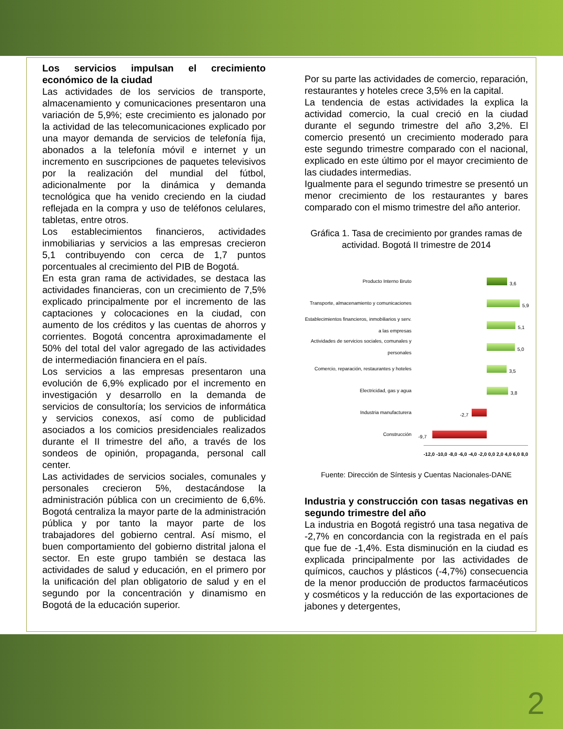Los servicios impulsan el crecimiento económico de la ciudad
Las actividades de los servicios de transporte, almacenamiento y comunicaciones presentaron una variación de 5,9%; este crecimiento es jalonado por la actividad de las telecomunicaciones explicado por una mayor demanda de servicios de telefonía fija, abonados a la telefonía móvil e internet y un incremento en suscripciones de paquetes televisivos por la realización del mundial del fútbol, adicionalmente por la dinámica y demanda tecnológica que ha venido creciendo en la ciudad reflejada en la compra y uso de teléfonos celulares, tabletas, entre otros.
Los establecimientos financieros, actividades inmobiliarias y servicios a las empresas crecieron 5,1 contribuyendo con cerca de 1,7 puntos porcentuales al crecimiento del PIB de Bogotá.
En esta gran rama de actividades, se destaca las actividades financieras, con un crecimiento de 7,5% explicado principalmente por el incremento de las captaciones y colocaciones en la ciudad, con aumento de los créditos y las cuentas de ahorros y corrientes. Bogotá concentra aproximadamente el 50% del total del valor agregado de las actividades de intermediación financiera en el país.
Los servicios a las empresas presentaron una evolución de 6,9% explicado por el incremento en investigación y desarrollo en la demanda de servicios de consultoría; los servicios de informática y servicios conexos, así como de publicidad asociados a los comicios presidenciales realizados durante el II trimestre del año, a través de los sondeos de opinión, propaganda, personal call center.
Las actividades de servicios sociales, comunales y personales crecieron 5%, destacándose la administración pública con un crecimiento de 6,6%. Bogotá centraliza la mayor parte de la administración pública y por tanto la mayor parte de los trabajadores del gobierno central. Así mismo, el buen comportamiento del gobierno distrital jalona el sector. En este grupo también se destaca las actividades de salud y educación, en el primero por la unificación del plan obligatorio de salud y en el segundo por la concentración y dinamismo en Bogotá de la educación superior.
Por su parte las actividades de comercio, reparación, restaurantes y hoteles crece 3,5% en la capital.
La tendencia de estas actividades la explica la actividad comercio, la cual creció en la ciudad durante el segundo trimestre del año 3,2%. El comercio presentó un crecimiento moderado para este segundo trimestre comparado con el nacional, explicado en este último por el mayor crecimiento de las ciudades intermedias.
Igualmente para el segundo trimestre se presentó un menor crecimiento de los restaurantes y bares comparado con el mismo trimestre del año anterior.
Gráfica 1. Tasa de crecimiento por grandes ramas de actividad. Bogotá II trimestre de 2014
Producto Interno Bruto
3,6
Transporte, almacenamiento y comunicaciones
5,9
Establecimientos financieros, inmobiliarios y serv. a las empresas
5,1
Actividades de servicios sociales, comunales y personales
5,0
Comercio, reparación, restaurantes y hoteles
3,5
Electricidad, gas y agua
3,8
Industria manufacturera
-2,7
Construcción
-9,7
-12,0 -10,0 -8,0 -6,0 -4,0 -2,0 0,0 2,0 4,0 6,0 8,0
Fuente: Dirección de Síntesis y Cuentas Nacionales-DANE
Industria y construcción con tasas negativas en segundo trimestre del año
La industria en Bogotá registró una tasa negativa de -2,7% en concordancia con la registrada en el país que fue de -1,4%. Esta disminución en la ciudad es explicada principalmente por las actividades de químicos, cauchos y plásticos (-4,7%) consecuencia de la menor producción de productos farmacéuticos y cosméticos y la reducción de las exportaciones de jabones y detergentes,
2